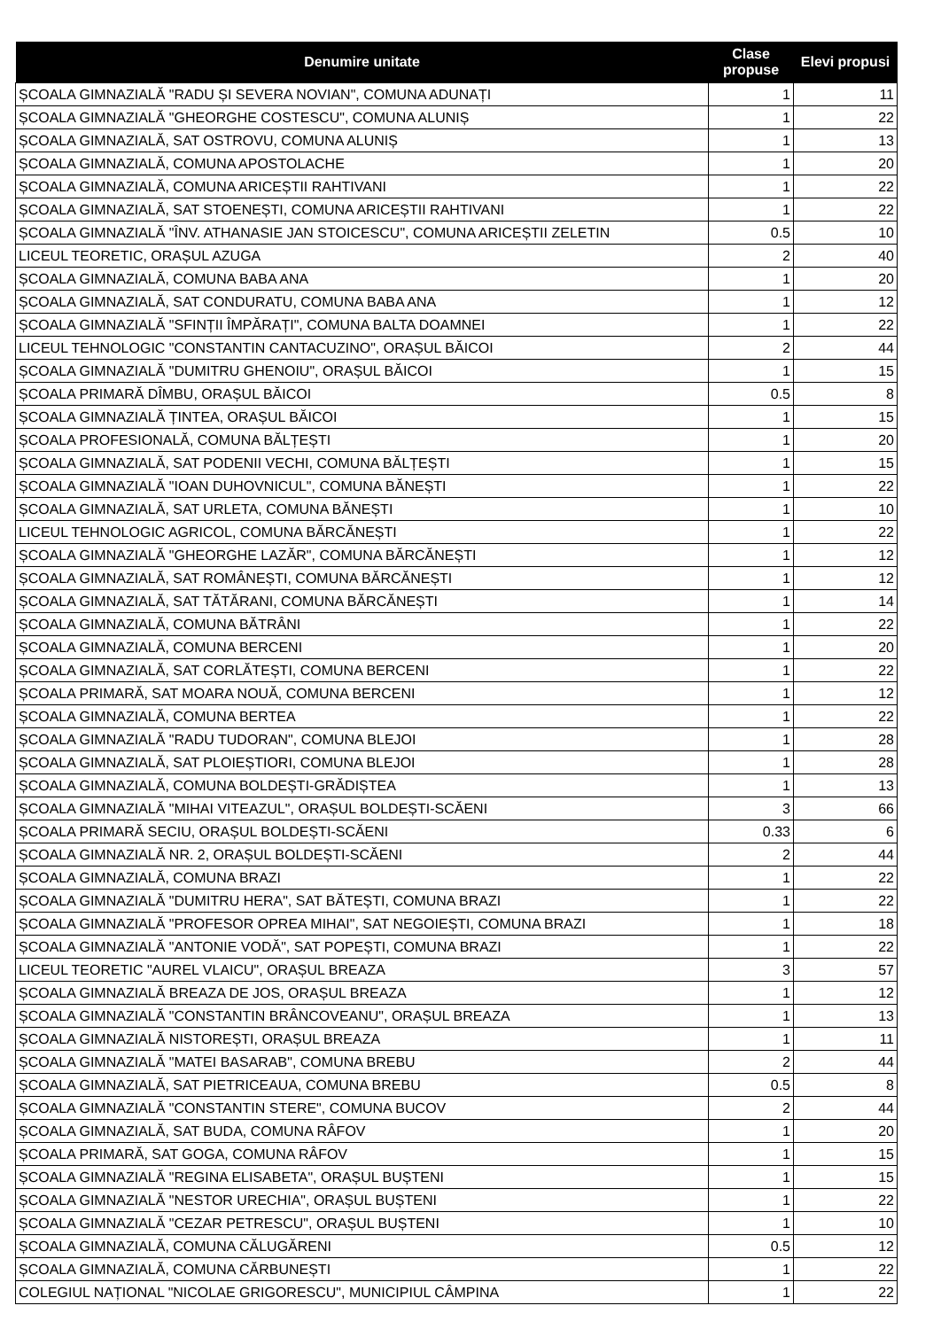| Denumire unitate | Clase propuse | Elevi propusi |
| --- | --- | --- |
| ȘCOALA GIMNAZIALĂ "RADU ȘI SEVERA NOVIAN", COMUNA ADUNAȚI | 1 | 11 |
| ȘCOALA GIMNAZIALĂ "GHEORGHE COSTESCU", COMUNA ALUNIȘ | 1 | 22 |
| ȘCOALA GIMNAZIALĂ, SAT OSTROVU, COMUNA ALUNIȘ | 1 | 13 |
| ȘCOALA GIMNAZIALĂ, COMUNA APOSTOLACHE | 1 | 20 |
| ȘCOALA GIMNAZIALĂ, COMUNA ARICEȘTII RAHTIVANI | 1 | 22 |
| ȘCOALA GIMNAZIALĂ, SAT STOENEȘTI, COMUNA ARICEȘTII RAHTIVANI | 1 | 22 |
| ȘCOALA GIMNAZIALĂ "ÎNV. ATHANASIE JAN STOICESCU", COMUNA ARICEȘTII ZELETIN | 0.5 | 10 |
| LICEUL TEORETIC, ORAȘUL AZUGA | 2 | 40 |
| ȘCOALA GIMNAZIALĂ, COMUNA BABA ANA | 1 | 20 |
| ȘCOALA GIMNAZIALĂ, SAT CONDURATU, COMUNA BABA ANA | 1 | 12 |
| ȘCOALA GIMNAZIALĂ "SFINȚII ÎMPĂRAȚI", COMUNA BALTA DOAMNEI | 1 | 22 |
| LICEUL TEHNOLOGIC "CONSTANTIN CANTACUZINO", ORAȘUL BĂICOI | 2 | 44 |
| ȘCOALA GIMNAZIALĂ "DUMITRU GHENOIU", ORAȘUL BĂICOI | 1 | 15 |
| ȘCOALA PRIMARĂ DÎMBU, ORAȘUL BĂICOI | 0.5 | 8 |
| ȘCOALA GIMNAZIALĂ ȚINTEA, ORAȘUL BĂICOI | 1 | 15 |
| ȘCOALA PROFESIONALĂ, COMUNA BĂLȚEȘTI | 1 | 20 |
| ȘCOALA GIMNAZIALĂ, SAT PODENII VECHI, COMUNA BĂLȚEȘTI | 1 | 15 |
| ȘCOALA GIMNAZIALĂ "IOAN DUHOVNICUL", COMUNA BĂNEȘTI | 1 | 22 |
| ȘCOALA GIMNAZIALĂ, SAT URLETA, COMUNA BĂNEȘTI | 1 | 10 |
| LICEUL TEHNOLOGIC AGRICOL, COMUNA BĂRCĂNEȘTI | 1 | 22 |
| ȘCOALA GIMNAZIALĂ "GHEORGHE LAZĂR", COMUNA BĂRCĂNEȘTI | 1 | 12 |
| ȘCOALA GIMNAZIALĂ, SAT ROMÂNEȘTI, COMUNA BĂRCĂNEȘTI | 1 | 12 |
| ȘCOALA GIMNAZIALĂ, SAT TĂTĂRANI, COMUNA BĂRCĂNEȘTI | 1 | 14 |
| ȘCOALA GIMNAZIALĂ, COMUNA BĂTRÂNI | 1 | 22 |
| ȘCOALA GIMNAZIALĂ, COMUNA BERCENI | 1 | 20 |
| ȘCOALA GIMNAZIALĂ, SAT CORLĂTEȘTI, COMUNA BERCENI | 1 | 22 |
| ȘCOALA PRIMARĂ, SAT MOARA NOUĂ, COMUNA BERCENI | 1 | 12 |
| ȘCOALA GIMNAZIALĂ, COMUNA BERTEA | 1 | 22 |
| ȘCOALA GIMNAZIALĂ "RADU TUDORAN", COMUNA BLEJOI | 1 | 28 |
| ȘCOALA GIMNAZIALĂ, SAT PLOIEȘTIORI, COMUNA BLEJOI | 1 | 28 |
| ȘCOALA GIMNAZIALĂ, COMUNA BOLDEȘTI-GRĂDIȘTEA | 1 | 13 |
| ȘCOALA GIMNAZIALĂ "MIHAI VITEAZUL", ORAȘUL BOLDEȘTI-SCĂENI | 3 | 66 |
| ȘCOALA PRIMARĂ SECIU, ORAȘUL BOLDEȘTI-SCĂENI | 0.33 | 6 |
| ȘCOALA GIMNAZIALĂ NR. 2, ORAȘUL BOLDEȘTI-SCĂENI | 2 | 44 |
| ȘCOALA GIMNAZIALĂ, COMUNA BRAZI | 1 | 22 |
| ȘCOALA GIMNAZIALĂ "DUMITRU HERA", SAT BĂTEȘTI, COMUNA BRAZI | 1 | 22 |
| ȘCOALA GIMNAZIALĂ "PROFESOR OPREA MIHAI", SAT NEGOIEȘTI, COMUNA BRAZI | 1 | 18 |
| ȘCOALA GIMNAZIALĂ "ANTONIE VODĂ", SAT POPEȘTI, COMUNA BRAZI | 1 | 22 |
| LICEUL TEORETIC "AUREL VLAICU", ORAȘUL BREAZA | 3 | 57 |
| ȘCOALA GIMNAZIALĂ BREAZA DE JOS, ORAȘUL BREAZA | 1 | 12 |
| ȘCOALA GIMNAZIALĂ "CONSTANTIN BRÂNCOVEANU", ORAȘUL BREAZA | 1 | 13 |
| ȘCOALA GIMNAZIALĂ NISTOREȘTI, ORAȘUL BREAZA | 1 | 11 |
| ȘCOALA GIMNAZIALĂ "MATEI BASARAB", COMUNA BREBU | 2 | 44 |
| ȘCOALA GIMNAZIALĂ, SAT PIETRICEAUA, COMUNA BREBU | 0.5 | 8 |
| ȘCOALA GIMNAZIALĂ "CONSTANTIN STERE", COMUNA BUCOV | 2 | 44 |
| ȘCOALA GIMNAZIALĂ, SAT BUDA, COMUNA RÂFOV | 1 | 20 |
| ȘCOALA PRIMARĂ, SAT GOGA, COMUNA RÂFOV | 1 | 15 |
| ȘCOALA GIMNAZIALĂ "REGINA ELISABETA", ORAȘUL BUȘTENI | 1 | 15 |
| ȘCOALA GIMNAZIALĂ "NESTOR URECHIA", ORAȘUL BUȘTENI | 1 | 22 |
| ȘCOALA GIMNAZIALĂ "CEZAR PETRESCU", ORAȘUL BUȘTENI | 1 | 10 |
| ȘCOALA GIMNAZIALĂ, COMUNA CĂLUGĂRENI | 0.5 | 12 |
| ȘCOALA GIMNAZIALĂ, COMUNA CĂRBUNEȘTI | 1 | 22 |
| COLEGIUL NAȚIONAL "NICOLAE GRIGORESCU", MUNICIPIUL CÂMPINA | 1 | 22 |